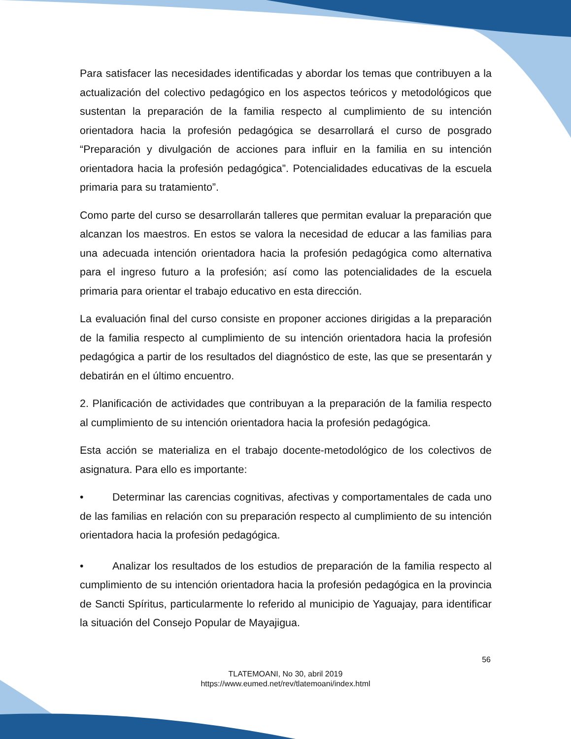Para satisfacer las necesidades identificadas y abordar los temas que contribuyen a la actualización del colectivo pedagógico en los aspectos teóricos y metodológicos que sustentan la preparación de la familia respecto al cumplimiento de su intención orientadora hacia la profesión pedagógica se desarrollará el curso de posgrado “Preparación y divulgación de acciones para influir en la familia en su intención orientadora hacia la profesión pedagógica”. Potencialidades educativas de la escuela primaria para su tratamiento”.
Como parte del curso se desarrollarán talleres que permitan evaluar la preparación que alcanzan los maestros. En estos se valora la necesidad de educar a las familias para una adecuada intención orientadora hacia la profesión pedagógica como alternativa para el ingreso futuro a la profesión; así como las potencialidades de la escuela primaria para orientar el trabajo educativo en esta dirección.
La evaluación final del curso consiste en proponer acciones dirigidas a la preparación de la familia respecto al cumplimiento de su intención orientadora hacia la profesión pedagógica a partir de los resultados del diagnóstico de este, las que se presentarán y debatirán en el último encuentro.
2. Planificación de actividades que contribuyan a la preparación de la familia respecto al cumplimiento de su intención orientadora hacia la profesión pedagógica.
Esta acción se materializa en el trabajo docente-metodológico de los colectivos de asignatura. Para ello es importante:
• Determinar las carencias cognitivas, afectivas y comportamentales de cada uno de las familias en relación con su preparación respecto al cumplimiento de su intención orientadora hacia la profesión pedagógica.
• Analizar los resultados de los estudios de preparación de la familia respecto al cumplimiento de su intención orientadora hacia la profesión pedagógica en la provincia de Sancti Spíritus, particularmente lo referido al municipio de Yaguajay, para identificar la situación del Consejo Popular de Mayajigua.
56
TLATEMOANI, No 30, abril 2019
https://www.eumed.net/rev/tlatemoani/index.html